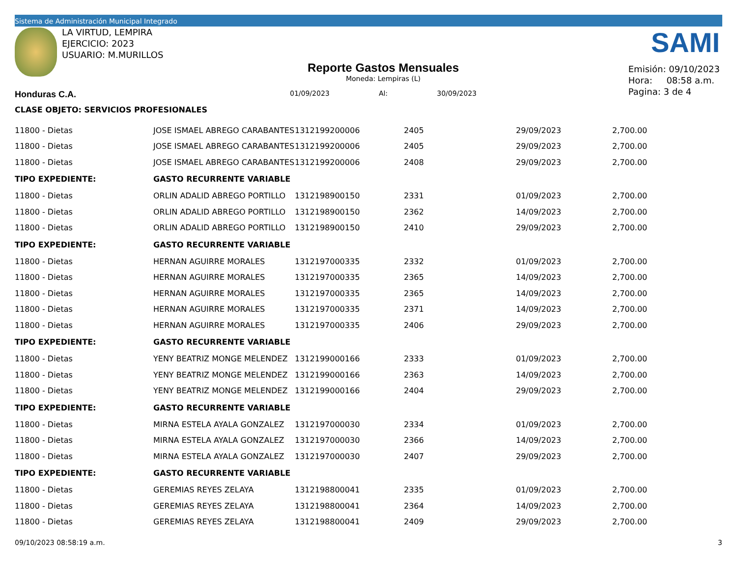Sistema de Administración Municipal Integrado
LA VIRTUD, LEMPIRA
EJERCICIO: 2023
USUARIO: M.MURILLOS
Reporte Gastos Mensuales
Moneda: Lempiras (L)
01/09/2023 Al: 30/09/2023
SAMI
Emisión: 09/10/2023
Hora: 08:58 a.m.
Pagina: 3 de 4
Honduras C.A.
CLASE OBJETO: SERVICIOS PROFESIONALES
| 11800 - Dietas | JOSE ISMAEL ABREGO CARABANTES | 1312199200006 | 2405 | 29/09/2023 | 2,700.00 |
| 11800 - Dietas | JOSE ISMAEL ABREGO CARABANTES | 1312199200006 | 2405 | 29/09/2023 | 2,700.00 |
| 11800 - Dietas | JOSE ISMAEL ABREGO CARABANTES | 1312199200006 | 2408 | 29/09/2023 | 2,700.00 |
| TIPO EXPEDIENTE: | GASTO RECURRENTE VARIABLE | | | | |
| 11800 - Dietas | ORLIN ADALID ABREGO PORTILLO | 1312198900150 | 2331 | 01/09/2023 | 2,700.00 |
| 11800 - Dietas | ORLIN ADALID ABREGO PORTILLO | 1312198900150 | 2362 | 14/09/2023 | 2,700.00 |
| 11800 - Dietas | ORLIN ADALID ABREGO PORTILLO | 1312198900150 | 2410 | 29/09/2023 | 2,700.00 |
| TIPO EXPEDIENTE: | GASTO RECURRENTE VARIABLE | | | | |
| 11800 - Dietas | HERNAN AGUIRRE MORALES | 1312197000335 | 2332 | 01/09/2023 | 2,700.00 |
| 11800 - Dietas | HERNAN AGUIRRE MORALES | 1312197000335 | 2365 | 14/09/2023 | 2,700.00 |
| 11800 - Dietas | HERNAN AGUIRRE MORALES | 1312197000335 | 2365 | 14/09/2023 | 2,700.00 |
| 11800 - Dietas | HERNAN AGUIRRE MORALES | 1312197000335 | 2371 | 14/09/2023 | 2,700.00 |
| 11800 - Dietas | HERNAN AGUIRRE MORALES | 1312197000335 | 2406 | 29/09/2023 | 2,700.00 |
| TIPO EXPEDIENTE: | GASTO RECURRENTE VARIABLE | | | | |
| 11800 - Dietas | YENY BEATRIZ MONGE MELENDEZ | 1312199000166 | 2333 | 01/09/2023 | 2,700.00 |
| 11800 - Dietas | YENY BEATRIZ MONGE MELENDEZ | 1312199000166 | 2363 | 14/09/2023 | 2,700.00 |
| 11800 - Dietas | YENY BEATRIZ MONGE MELENDEZ | 1312199000166 | 2404 | 29/09/2023 | 2,700.00 |
| TIPO EXPEDIENTE: | GASTO RECURRENTE VARIABLE | | | | |
| 11800 - Dietas | MIRNA ESTELA AYALA GONZALEZ | 1312197000030 | 2334 | 01/09/2023 | 2,700.00 |
| 11800 - Dietas | MIRNA ESTELA AYALA GONZALEZ | 1312197000030 | 2366 | 14/09/2023 | 2,700.00 |
| 11800 - Dietas | MIRNA ESTELA AYALA GONZALEZ | 1312197000030 | 2407 | 29/09/2023 | 2,700.00 |
| TIPO EXPEDIENTE: | GASTO RECURRENTE VARIABLE | | | | |
| 11800 - Dietas | GEREMIAS REYES ZELAYA | 1312198800041 | 2335 | 01/09/2023 | 2,700.00 |
| 11800 - Dietas | GEREMIAS REYES ZELAYA | 1312198800041 | 2364 | 14/09/2023 | 2,700.00 |
| 11800 - Dietas | GEREMIAS REYES ZELAYA | 1312198800041 | 2409 | 29/09/2023 | 2,700.00 |
09/10/2023 08:58:19 a.m. 3